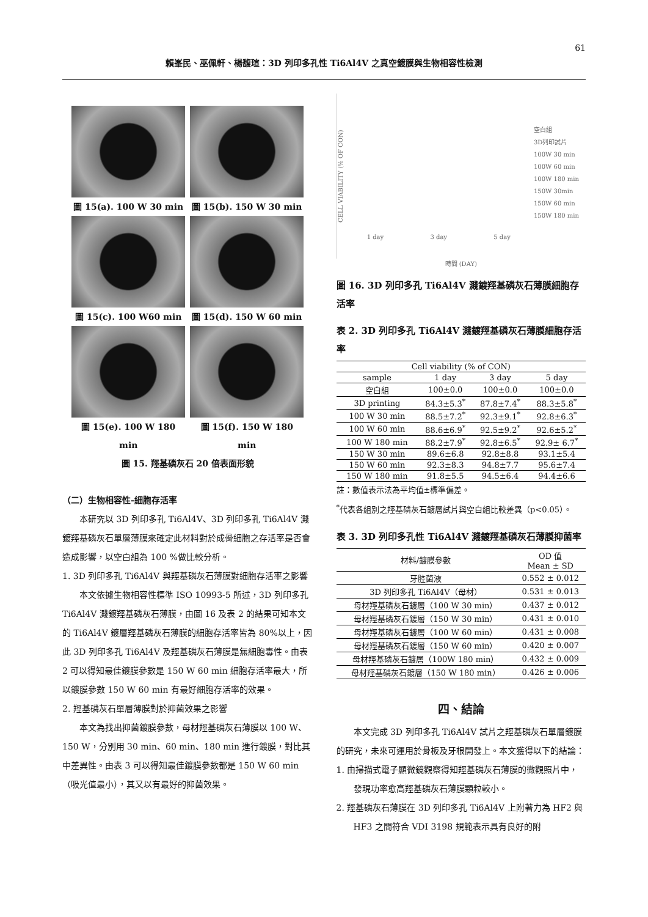61
賴峯民、巫佩軒、楊馥瑄：3D 列印多孔性 Ti6Al4V 之真空鍍膜與生物相容性檢測
圖 15(a). 100 W 30 min
圖 15(b). 150 W 30 min
圖 15(c). 100 W60 min
圖 15(d). 150 W 60 min
圖 15(e). 100 W 180 min
圖 15(f). 150 W 180 min
圖 15. 羥基磷灰石 20 倍表面形貌
（二）生物相容性-細胞存活率
本研究以 3D 列印多孔 Ti6Al4V、3D 列印多孔 Ti6Al4V 濺鍍羥基磷灰石單層薄膜來確定此材料對於成骨細胞之存活率是否會造成影響，以空白組為 100 %做比較分析。
1. 3D 列印多孔 Ti6Al4V 與羥基磷灰石薄膜對細胞存活率之影響
本文依據生物相容性標準 ISO 10993-5 所述，3D 列印多孔 Ti6Al4V 濺鍍羥基磷灰石薄膜，由圖 16 及表 2 的結果可知本文的 Ti6Al4V 鍍層羥基磷灰石薄膜的細胞存活率皆為 80%以上，因此 3D 列印多孔 Ti6Al4V 及羥基磷灰石薄膜是無細胞毒性。由表 2 可以得知最佳鍍膜參數是 150 W 60 min 細胞存活率最大，所以鍍膜參數 150 W 60 min 有最好細胞存活率的效果。
2. 羥基磷灰石單層薄膜對於抑菌效果之影響
本文為找出抑菌鍍膜參數，母材羥基磷灰石薄膜以 100 W、150 W，分別用 30 min、60 min、180 min 進行鍍膜，對比其中差異性。由表 3 可以得知最佳鍍膜參數都是 150 W 60 min （吸光值最小），其又以有最好的抑菌效果。
CELL VIABILITY (% OF CON)
1 day 3 day 5 day
空白組
3D列印試片
100W 30 min
100W 60 min
100W 180 min
150W 30min
150W 60 min
150W 180 min
時間 (DAY)
圖 16. 3D 列印多孔 Ti6Al4V 濺鍍羥基磷灰石薄膜細胞存活率
表 2. 3D 列印多孔 Ti6Al4V 濺鍍羥基磷灰石薄膜細胞存活率
| Cell viability (% of CON) | | | |
| --- | --- | --- | --- |
| sample | 1 day | 3 day | 5 day |
| 空白組 | 100±0.0 | 100±0.0 | 100±0.0 |
| 3D printing | 84.3±5.3<sup>*</sup> | 87.8±7.4<sup>*</sup> | 88.3±5.8<sup>*</sup> |
| 100 W 30 min | 88.5±7.2<sup>*</sup> | 92.3±9.1<sup>*</sup> | 92.8±6.3<sup>*</sup> |
| 100 W 60 min | 88.6±6.9<sup>*</sup> | 92.5±9.2<sup>*</sup> | 92.6±5.2<sup>*</sup> |
| 100 W 180 min | 88.2±7.9<sup>*</sup> | 92.8±6.5<sup>*</sup> | 92.9± 6.7<sup>*</sup> |
| 150 W 30 min | 89.6±6.8 | 92.8±8.8 | 93.1±5.4 |
| 150 W 60 min | 92.3±8.3 | 94.8±7.7 | 95.6±7.4 |
| 150 W 180 min | 91.8±5.5 | 94.5±6.4 | 94.4±6.6 |
註：數值表示法為平均值±標準偏差。
<sup>*</sup> 代表各組別之羥基磷灰石鍍層試片與空白組比較差異（p<0.05）。
表 3. 3D 列印多孔性 Ti6Al4V 濺鍍羥基磷灰石薄膜抑菌率
| 材料/鍍膜參數 | OD 值 Mean ± SD |
| --- | --- |
| 牙腔菌液 | 0.552 ± 0.012 |
| 3D 列印多孔 Ti6Al4V（母材） | 0.531 ± 0.013 |
| 母材羥基磷灰石鍍層（100 W 30 min） | 0.437 ± 0.012 |
| 母材羥基磷灰石鍍層（150 W 30 min） | 0.431 ± 0.010 |
| 母材羥基磷灰石鍍層（100 W 60 min） | 0.431 ± 0.008 |
| 母材羥基磷灰石鍍層（150 W 60 min） | 0.420 ± 0.007 |
| 母材羥基磷灰石鍍層（100W 180 min） | 0.432 ± 0.009 |
| 母材羥基磷灰石鍍層（150 W 180 min） | 0.426 ± 0.006 |
四、結論
本文完成 3D 列印多孔 Ti6Al4V 試片之羥基磷灰石單層鍍膜的研究，未來可運用於骨板及牙根開發上。本文獲得以下的結論：
1. 由掃描式電子顯微鏡觀察得知羥基磷灰石薄膜的微觀照片中，發現功率愈高羥基磷灰石薄膜顆粒較小。
2. 羥基磷灰石薄膜在 3D 列印多孔 Ti6Al4V 上附著力為 HF2 與 HF3 之間符合 VDI 3198 規範表示具有良好的附